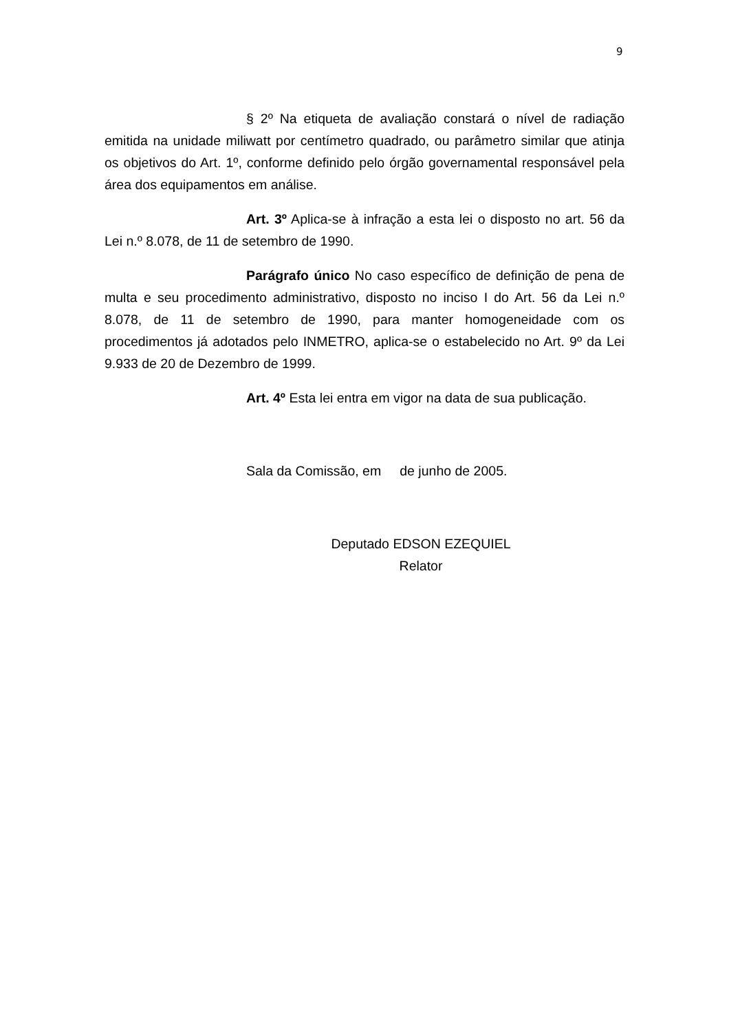9
§ 2º Na etiqueta de avaliação constará o nível de radiação emitida na unidade miliwatt por centímetro quadrado, ou parâmetro similar que atinja os objetivos do Art. 1º, conforme definido pelo órgão governamental responsável pela área dos equipamentos em análise.
Art. 3º Aplica-se à infração a esta lei o disposto no art. 56 da Lei n.º 8.078, de 11 de setembro de 1990.
Parágrafo único No caso específico de definição de pena de multa e seu procedimento administrativo, disposto no inciso I do Art. 56 da Lei n.º 8.078, de 11 de setembro de 1990, para manter homogeneidade com os procedimentos já adotados pelo INMETRO, aplica-se o estabelecido no Art. 9º da Lei 9.933 de 20 de Dezembro de 1999.
Art. 4º Esta lei entra em vigor na data de sua publicação.
Sala da Comissão, em de junho de 2005.
Deputado EDSON EZEQUIEL
Relator